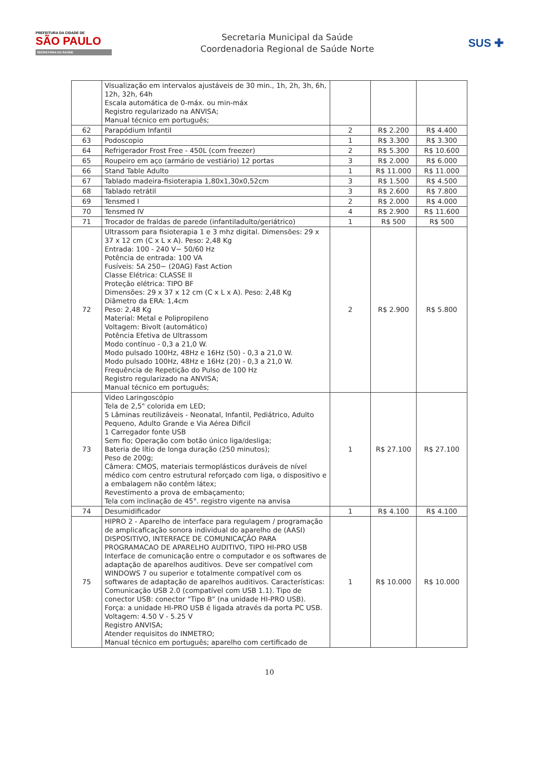PREFEITURA DA CIDADE DE
SÃO PAULO
SECRETARIA DA SAÚDE
Secretaria Municipal da Saúde
Coordenadoria Regional de Saúde Norte
SUS ✚
| | Visualização em intervalos ajustáveis de 30 min., 1h, 2h, 3h, 6h, 12h, 32h, 64h Escala automática de 0-máx. ou min-máx Registro regularizado na ANVISA; Manual técnico em português; | | | |
| 62 | Parapódium Infantil | 2 | R$ 2.200 | R$ 4.400 |
| 63 | Podoscopio | 1 | R$ 3.300 | R$ 3.300 |
| 64 | Refrigerador Frost Free - 450L (com freezer) | 2 | R$ 5.300 | R$ 10.600 |
| 65 | Roupeiro em aço (armário de vestiário) 12 portas | 3 | R$ 2.000 | R$ 6.000 |
| 66 | Stand Table Adulto | 1 | R$ 11.000 | R$ 11.000 |
| 67 | Tablado madeira-fisioterapia 1,80x1,30x0,52cm | 3 | R$ 1.500 | R$ 4.500 |
| 68 | Tablado retrátil | 3 | R$ 2.600 | R$ 7.800 |
| 69 | Tensmed I | 2 | R$ 2.000 | R$ 4.000 |
| 70 | Tensmed IV | 4 | R$ 2.900 | R$ 11.600 |
| 71 | Trocador de fraldas de parede (infantiladulto/geriátrico) | 1 | R$ 500 | R$ 500 |
| 72 | Ultrassom para fisioterapia 1 e 3 mhz digital. Dimensões: 29 x 37 x 12 cm (C x L x A). Peso: 2,48 Kg Entrada: 100 - 240 V~ 50/60 Hz Potência de entrada: 100 VA Fusíveis: 5A 250~ (20AG) Fast Action Classe Elétrica: CLASSE II Proteção elétrica: TIPO BF Dimensões: 29 x 37 x 12 cm (C x L x A). Peso: 2,48 Kg Diâmetro da ERA: 1,4cm Peso: 2,48 Kg Material: Metal e Polipropileno Voltagem: Bivolt (automático) Potência Efetiva de Ultrassom Modo contínuo - 0,3 a 21,0 W. Modo pulsado 100Hz, 48Hz e 16Hz (50) - 0,3 a 21,0 W. Modo pulsado 100Hz, 48Hz e 16Hz (20) - 0,3 a 21,0 W. Frequência de Repetição do Pulso de 100 Hz Registro regularizado na ANVISA; Manual técnico em português; | 2 | R$ 2.900 | R$ 5.800 |
| 73 | Video Laringoscópio Tela de 2,5" colorida em LED; 5 Lâminas reutilizáveis - Neonatal, Infantil, Pediátrico, Adulto Pequeno, Adulto Grande e Via Aérea Dificil 1 Carregador fonte USB Sem fio; Operação com botão único liga/desliga; Bateria de lítio de longa duração (250 minutos); Peso de 200g; Câmera: CMOS, materiais termoplásticos duráveis de nível médico com centro estrutural reforçado com liga, o dispositivo e a embalagem não contêm látex; Revestimento a prova de embaçamento; Tela com inclinação de 45°. registro vigente na anvisa | 1 | R$ 27.100 | R$ 27.100 |
| 74 | Desumidificador | 1 | R$ 4.100 | R$ 4.100 |
| 75 | HIPRO 2 - Aparelho de interface para regulagem / programação de amplicaficação sonora individual do aparelho de (AASI) DISPOSITIVO, INTERFACE DE COMUNICAÇÃO PARA PROGRAMACAO DE APARELHO AUDITIVO, TIPO HI-PRO USB Interface de comunicação entre o computador e os softwares de adaptação de aparelhos auditivos. Deve ser compatível com WINDOWS 7 ou superior e totalmente compatível com os softwares de adaptação de aparelhos auditivos. Características: Comunicação USB 2.0 (compatível com USB 1.1). Tipo de conector USB: conector "Tipo B" (na unidade HI-PRO USB). Força: a unidade HI-PRO USB é ligada através da porta PC USB. Voltagem: 4.50 V - 5.25 V Registro ANVISA; Atender requisitos do INMETRO; Manual técnico em português; aparelho com certificado de | 1 | R$ 10.000 | R$ 10.000 |
10